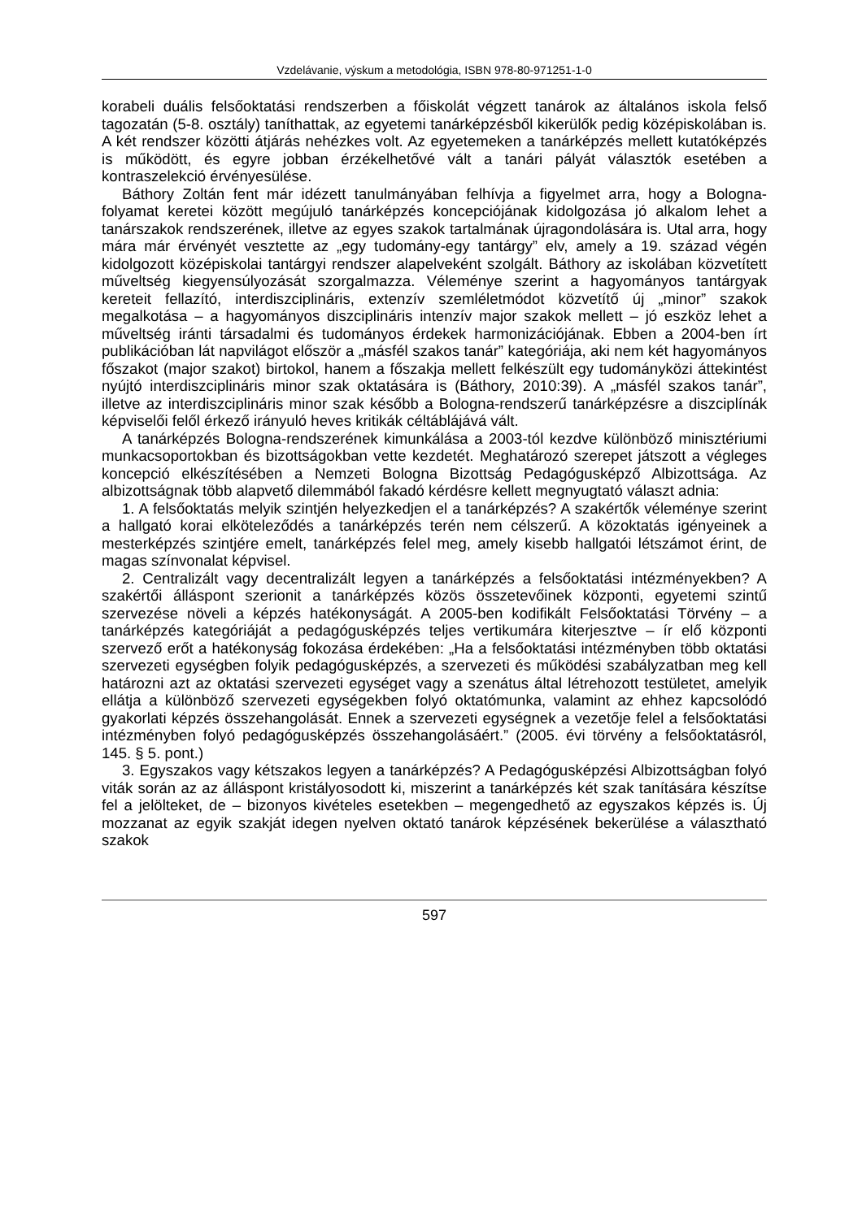Vzdelávanie, výskum a metodológia, ISBN 978-80-971251-1-0
korabeli duális felsőoktatási rendszerben a főiskolát végzett tanárok az általános iskola felső tagozatán (5-8. osztály) taníthattak, az egyetemi tanárképzésből kikerülők pedig középiskolában is. A két rendszer közötti átjárás nehézkes volt. Az egyetemeken a tanárképzés mellett kutatóképzés is működött, és egyre jobban érzékelhetővé vált a tanári pályát választók esetében a kontraszelekció érvényesülése.
Báthory Zoltán fent már idézett tanulmányában felhívja a figyelmet arra, hogy a Bologna-folyamat keretei között megújuló tanárképzés koncepciójának kidolgozása jó alkalom lehet a tanárszakok rendszerének, illetve az egyes szakok tartalmának újragondolására is. Utal arra, hogy mára már érvényét vesztette az „egy tudomány-egy tantárgy” elv, amely a 19. század végén kidolgozott középiskolai tantárgyi rendszer alapelveként szolgált. Báthory az iskolában közvetített műveltség kiegyensúlyozását szorgalmazza. Véleménye szerint a hagyományos tantárgyak kereteit fellazító, interdiszciplináris, extenzív szemléletmódot közvetítő új „minor” szakok megalkotása – a hagyományos diszciplináris intenzív major szakok mellett – jó eszköz lehet a műveltség iránti társadalmi és tudományos érdekek harmonizációjának. Ebben a 2004-ben írt publikációban lát napvilágot először a „másfél szakos tanár” kategóriája, aki nem két hagyományos főszakot (major szakot) birtokol, hanem a főszakja mellett felkészült egy tudományközi áttekintést nyújtó interdiszciplináris minor szak oktatására is (Báthory, 2010:39). A „másfél szakos tanár”, illetve az interdiszciplináris minor szak később a Bologna-rendszerű tanárképzésre a diszciplínák képviselői felől érkező irányuló heves kritikák céltáblájává vált.
A tanárképzés Bologna-rendszerének kimunkálása a 2003-tól kezdve különböző minisztériumi munkacsoportokban és bizottságokban vette kezdetét. Meghatározó szerepet játszott a végleges koncepció elkészítésében a Nemzeti Bologna Bizottság Pedagógusképző Albizottsága. Az albizottságnak több alapvető dilemmából fakadó kérdésre kellett megnyugtató választ adnia:
1. A felsőoktatás melyik szintjén helyezkedjen el a tanárképzés? A szakértők véleménye szerint a hallgató korai elköteleződés a tanárképzés terén nem célszerű. A közoktatás igényeinek a mesterképzés szintjére emelt, tanárképzés felel meg, amely kisebb hallgatói létszámot érint, de magas színvonalat képvisel.
2. Centralizált vagy decentralizált legyen a tanárképzés a felsőoktatási intézményekben? A szakértői álláspont szerionit a tanárképzés közös összetevőinek központi, egyetemi szintű szervezése növeli a képzés hatékonyságát. A 2005-ben kodifikált Felsőoktatási Törvény – a tanárképzés kategóriáját a pedagógusképzés teljes vertikumára kiterjesztve – ír elő központi szervező erőt a hatékonyság fokozása érdekében: „Ha a felsőoktatási intézményben több oktatási szervezeti egységben folyik pedagógusképzés, a szervezeti és működési szabályzatban meg kell határozni azt az oktatási szervezeti egységet vagy a szenátus által létrehozott testületet, amelyik ellátja a különböző szervezeti egységekben folyó oktatómunka, valamint az ehhez kapcsolódó gyakorlati képzés összehangolását. Ennek a szervezeti egységnek a vezetője felel a felsőoktatási intézményben folyó pedagógusképzés összehangolásáért.” (2005. évi törvény a felsőoktatásról, 145. § 5. pont.)
3. Egyszakos vagy kétszakos legyen a tanárképzés? A Pedagógusképzési Albizottságban folyó viták során az az álláspont kristályosodott ki, miszerint a tanárképzés két szak tanítására készítse fel a jelölteket, de – bizonyos kivételes esetekben – megengedhető az egyszakos képzés is. Új mozzanat az egyik szakját idegen nyelven oktató tanárok képzésének bekerülése a választható szakok
597